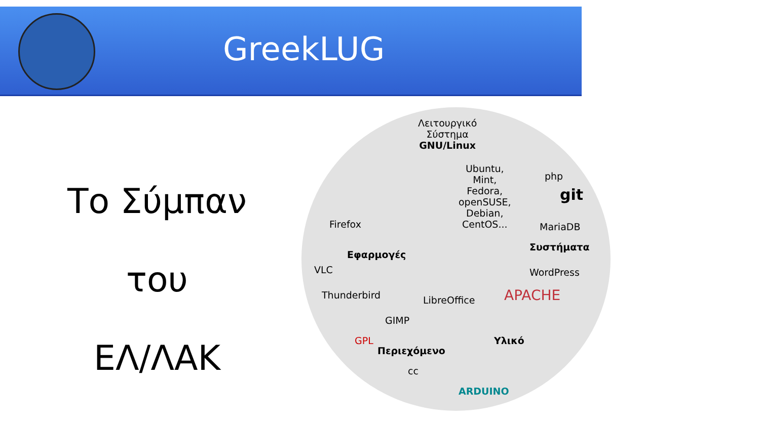GreekLUG
Το Σύμπαν
του
ΕΛ/ΛΑΚ
Λειτουργικό
Σύστημα
GNU/Linux
Ubuntu,
Mint,
Fedora,
openSUSE,
Debian,
CentOS...
Firefox
VLC
Εφαρμογές
Thunderbird
GIMP
LibreOffice
php
git
MariaDB
Συστήματα
WordPress
APACHE
Περιεχόμενο
GPL
cc
Υλικό
ARDUINO